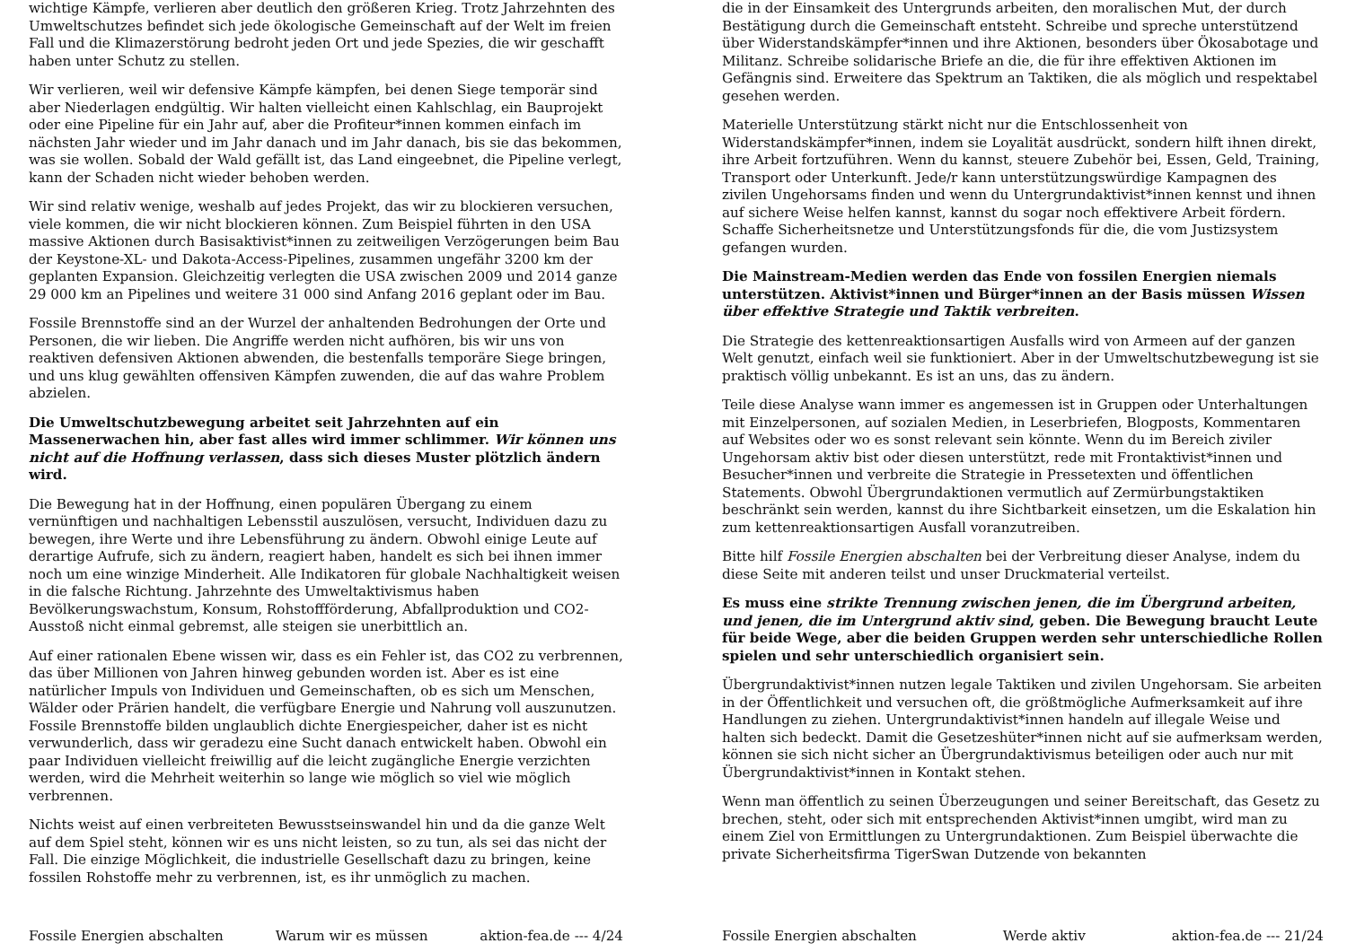wichtige Kämpfe, verlieren aber deutlich den größeren Krieg. Trotz Jahrzehnten des Umweltschutzes befindet sich jede ökologische Gemeinschaft auf der Welt im freien Fall und die Klimazerstörung bedroht jeden Ort und jede Spezies, die wir geschafft haben unter Schutz zu stellen.
Wir verlieren, weil wir defensive Kämpfe kämpfen, bei denen Siege temporär sind aber Niederlagen endgültig. Wir halten vielleicht einen Kahlschlag, ein Bauprojekt oder eine Pipeline für ein Jahr auf, aber die Profiteur*innen kommen einfach im nächsten Jahr wieder und im Jahr danach und im Jahr danach, bis sie das bekommen, was sie wollen. Sobald der Wald gefällt ist, das Land eingeebnet, die Pipeline verlegt, kann der Schaden nicht wieder behoben werden.
Wir sind relativ wenige, weshalb auf jedes Projekt, das wir zu blockieren versuchen, viele kommen, die wir nicht blockieren können. Zum Beispiel führten in den USA massive Aktionen durch Basisaktivist*innen zu zeitweiligen Verzögerungen beim Bau der Keystone-XL- und Dakota-Access-Pipelines, zusammen ungefähr 3200 km der geplanten Expansion. Gleichzeitig verlegten die USA zwischen 2009 und 2014 ganze 29 000 km an Pipelines und weitere 31 000 sind Anfang 2016 geplant oder im Bau.
Fossile Brennstoffe sind an der Wurzel der anhaltenden Bedrohungen der Orte und Personen, die wir lieben. Die Angriffe werden nicht aufhören, bis wir uns von reaktiven defensiven Aktionen abwenden, die bestenfalls temporäre Siege bringen, und uns klug gewählten offensiven Kämpfen zuwenden, die auf das wahre Problem abzielen.
Die Umweltschutzbewegung arbeitet seit Jahrzehnten auf ein Massenerwachen hin, aber fast alles wird immer schlimmer. Wir können uns nicht auf die Hoffnung verlassen, dass sich dieses Muster plötzlich ändern wird.
Die Bewegung hat in der Hoffnung, einen populären Übergang zu einem vernünftigen und nachhaltigen Lebensstil auszulösen, versucht, Individuen dazu zu bewegen, ihre Werte und ihre Lebensführung zu ändern. Obwohl einige Leute auf derartige Aufrufe, sich zu ändern, reagiert haben, handelt es sich bei ihnen immer noch um eine winzige Minderheit. Alle Indikatoren für globale Nachhaltigkeit weisen in die falsche Richtung. Jahrzehnte des Umweltaktivismus haben Bevölkerungswachstum, Konsum, Rohstoffförderung, Abfallproduktion und CO2-Ausstoß nicht einmal gebremst, alle steigen sie unerbittlich an.
Auf einer rationalen Ebene wissen wir, dass es ein Fehler ist, das CO2 zu verbrennen, das über Millionen von Jahren hinweg gebunden worden ist. Aber es ist eine natürlicher Impuls von Individuen und Gemeinschaften, ob es sich um Menschen, Wälder oder Prärien handelt, die verfügbare Energie und Nahrung voll auszunutzen. Fossile Brennstoffe bilden unglaublich dichte Energiespeicher, daher ist es nicht verwunderlich, dass wir geradezu eine Sucht danach entwickelt haben. Obwohl ein paar Individuen vielleicht freiwillig auf die leicht zugängliche Energie verzichten werden, wird die Mehrheit weiterhin so lange wie möglich so viel wie möglich verbrennen.
Nichts weist auf einen verbreiteten Bewusstseinswandel hin und da die ganze Welt auf dem Spiel steht, können wir es uns nicht leisten, so zu tun, als sei das nicht der Fall. Die einzige Möglichkeit, die industrielle Gesellschaft dazu zu bringen, keine fossilen Rohstoffe mehr zu verbrennen, ist, es ihr unmöglich zu machen.
Fossile Energien abschalten Warum wir es müssen aktion-fea.de --- 4/24
die in der Einsamkeit des Untergrunds arbeiten, den moralischen Mut, der durch Bestätigung durch die Gemeinschaft entsteht. Schreibe und spreche unterstützend über Widerstandskämpfer*innen und ihre Aktionen, besonders über Ökosabotage und Militanz. Schreibe solidarische Briefe an die, die für ihre effektiven Aktionen im Gefängnis sind. Erweitere das Spektrum an Taktiken, die als möglich und respektabel gesehen werden.
Materielle Unterstützung stärkt nicht nur die Entschlossenheit von Widerstandskämpfer*innen, indem sie Loyalität ausdrückt, sondern hilft ihnen direkt, ihre Arbeit fortzuführen. Wenn du kannst, steuere Zubehör bei, Essen, Geld, Training, Transport oder Unterkunft. Jede/r kann unterstützungswürdige Kampagnen des zivilen Ungehorsams finden und wenn du Untergrundaktivist*innen kennst und ihnen auf sichere Weise helfen kannst, kannst du sogar noch effektivere Arbeit fördern. Schaffe Sicherheitsnetze und Unterstützungsfonds für die, die vom Justizsystem gefangen wurden.
Die Mainstream-Medien werden das Ende von fossilen Energien niemals unterstützen. Aktivist*innen und Bürger*innen an der Basis müssen Wissen über effektive Strategie und Taktik verbreiten.
Die Strategie des kettenreaktionsartigen Ausfalls wird von Armeen auf der ganzen Welt genutzt, einfach weil sie funktioniert. Aber in der Umweltschutzbewegung ist sie praktisch völlig unbekannt. Es ist an uns, das zu ändern.
Teile diese Analyse wann immer es angemessen ist in Gruppen oder Unterhaltungen mit Einzelpersonen, auf sozialen Medien, in Leserbriefen, Blogposts, Kommentaren auf Websites oder wo es sonst relevant sein könnte. Wenn du im Bereich ziviler Ungehorsam aktiv bist oder diesen unterstützt, rede mit Frontaktivist*innen und Besucher*innen und verbreite die Strategie in Pressetexten und öffentlichen Statements. Obwohl Übergrundaktionen vermutlich auf Zermürbungstaktiken beschränkt sein werden, kannst du ihre Sichtbarkeit einsetzen, um die Eskalation hin zum kettenreaktionsartigen Ausfall voranzutreiben.
Bitte hilf Fossile Energien abschalten bei der Verbreitung dieser Analyse, indem du diese Seite mit anderen teilst und unser Druckmaterial verteilst.
Es muss eine strikte Trennung zwischen jenen, die im Übergrund arbeiten, und jenen, die im Untergrund aktiv sind, geben. Die Bewegung braucht Leute für beide Wege, aber die beiden Gruppen werden sehr unterschiedliche Rollen spielen und sehr unterschiedlich organisiert sein.
Übergrundaktivist*innen nutzen legale Taktiken und zivilen Ungehorsam. Sie arbeiten in der Öffentlichkeit und versuchen oft, die größtmögliche Aufmerksamkeit auf ihre Handlungen zu ziehen. Untergrundaktivist*innen handeln auf illegale Weise und halten sich bedeckt. Damit die Gesetzeshüter*innen nicht auf sie aufmerksam werden, können sie sich nicht sicher an Übergrundaktivismus beteiligen oder auch nur mit Übergrundaktivist*innen in Kontakt stehen.
Wenn man öffentlich zu seinen Überzeugungen und seiner Bereitschaft, das Gesetz zu brechen, steht, oder sich mit entsprechenden Aktivist*innen umgibt, wird man zu einem Ziel von Ermittlungen zu Untergrundaktionen. Zum Beispiel überwachte die private Sicherheitsfirma TigerSwan Dutzende von bekannten
Fossile Energien abschalten Werde aktiv aktion-fea.de --- 21/24